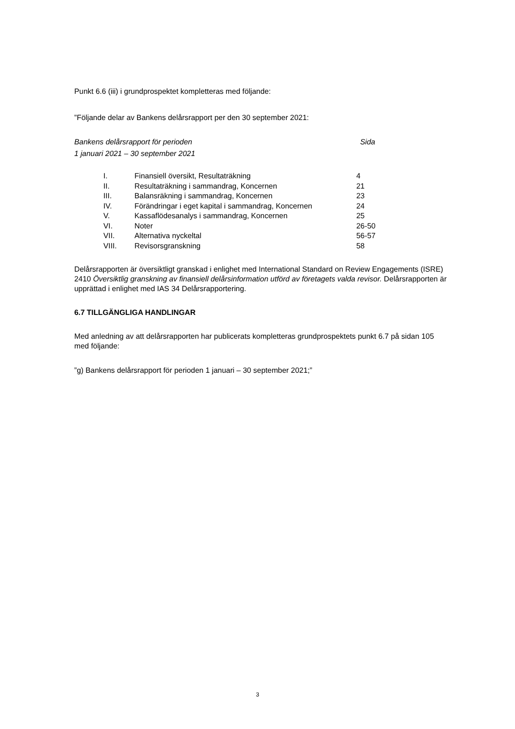Punkt 6.6 (iii) i grundprospektet kompletteras med följande:
”Följande delar av Bankens delårsrapport per den 30 september 2021:
Bankens delårsrapport för perioden Sida
1 januari 2021 – 30 september 2021
| I. | Finansiell översikt, Resultaträkning | 4 |
| II. | Resultaträkning i sammandrag, Koncernen | 21 |
| III. | Balansräkning i sammandrag, Koncernen | 23 |
| IV. | Förändringar i eget kapital i sammandrag, Koncernen | 24 |
| V. | Kassaflödesanalys i sammandrag, Koncernen | 25 |
| VI. | Noter | 26-50 |
| VII. | Alternativa nyckeltal | 56-57 |
| VIII. | Revisorsgranskning | 58 |
Delårsrapporten är översiktligt granskad i enlighet med International Standard on Review Engagements (ISRE) 2410 Översiktlig granskning av finansiell delårsinformation utförd av företagets valda revisor. Delårsrapporten är upprättad i enlighet med IAS 34 Delårsrapportering.
6.7 TILLGÄNGLIGA HANDLINGAR
Med anledning av att delårsrapporten har publicerats kompletteras grundprospektets punkt 6.7 på sidan 105 med följande:
”g) Bankens delårsrapport för perioden 1 januari – 30 september 2021;”
3